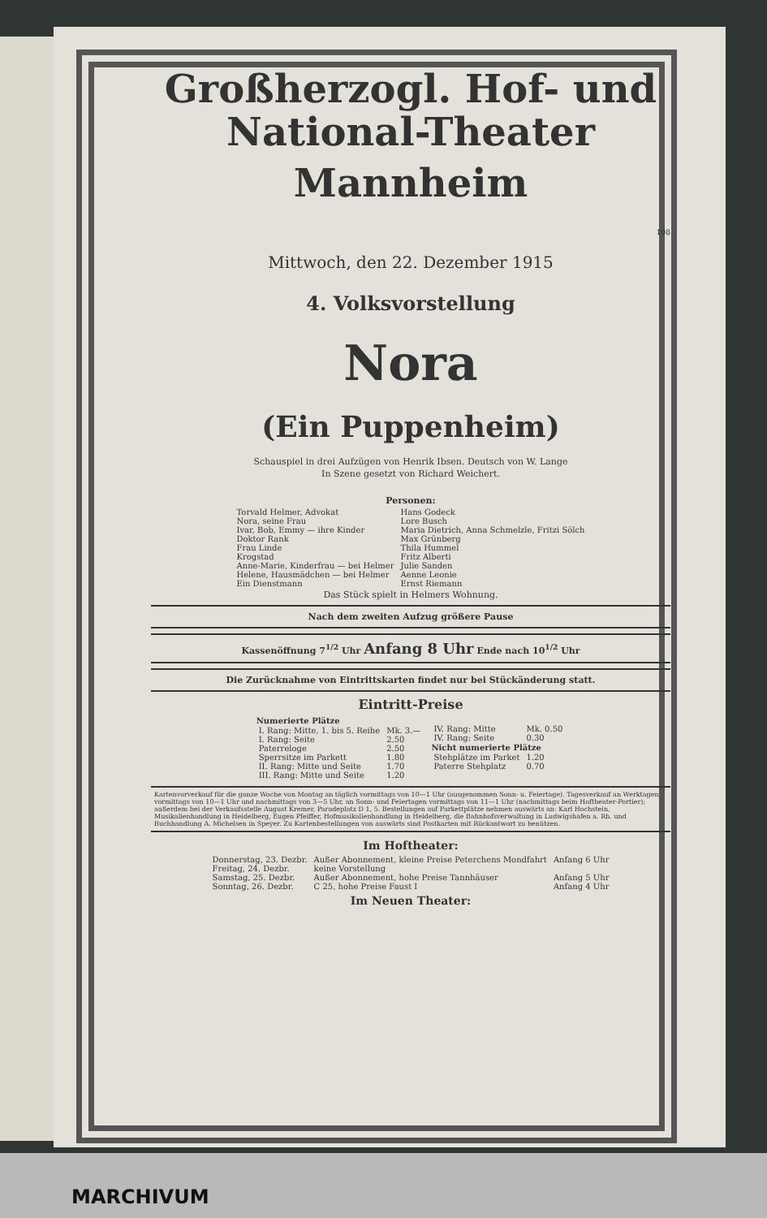Großherzogl. Hof- und National-Theater
Mannheim
108
Mittwoch, den 22. Dezember 1915
4. Volksvorstellung
Nora
(Ein Puppenheim)
Schauspiel in drei Aufzügen von Henrik Ibsen. Deutsch von W. Lange
In Szene gesetzt von Richard Weichert.
Personen:
| Torvald Helmer, Advokat | Hans Godeck |
| Nora, seine Frau | Lore Busch |
| Ivar, Bob, Emmy — ihre Kinder | Maria Dietrich, Anna Schmelzle, Fritzi Sölch |
| Doktor Rank | Max Grünberg |
| Frau Linde | Thila Hummel |
| Krogstad | Fritz Alberti |
| Anne-Marie, Kinderfrau — bei Helmer | Julie Sanden |
| Helene, Hausmädchen — bei Helmer | Aenne Leonie |
| Ein Dienstmann | Ernst Riemann |
Das Stück spielt in Helmers Wohnung.
Nach dem zweiten Aufzug größere Pause
Kassenöffnung 7<sup>1/2</sup> Uhr Anfang 8 Uhr Ende nach 10<sup>1/2</sup> Uhr
Die Zurücknahme von Eintrittskarten findet nur bei Stückänderung statt.
Eintritt-Preise
| / Numerierte Plätze / / / --- / --- / / I. Rang: Mitte, 1. bis 5. Reihe / Mk. 3.— / / I. Rang: Seite / 2.50 / / Paterreloge / 2.50 / / Sperrsitze im Parkett / 1.80 / / II. Rang: Mitte und Seite / 1.70 / / III. Rang: Mitte und Seite / 1.20 / | / IV. Rang: Mitte / Mk. 0.50 / / IV. Rang: Seite / 0.30 / / Nicht numerierte Plätze / / / Stehplätze im Parket / 1.20 / / Paterre Stehplatz / 0.70 / |
Kartenvorverkauf für die ganze Woche von Montag an täglich vormittags von 10—1 Uhr (ausgenommen Sonn- u. Feiertage). Tagesverkauf an Werktagen vormittags von 10—1 Uhr und nachmittags von 3—5 Uhr, an Sonn- und Feiertagen vormittags von 11—1 Uhr (nachmittags beim Hoftheater-Portier); außerdem bei der Verkaufsstelle August Kremer, Paradeplatz D 1, 5. Bestellungen auf Parkettplätze nehmen auswärts an: Karl Hochstein, Musikalienhandlung in Heidelberg, Eugen Pfeiffer, Hofmusikalienhandlung in Heidelberg, die Bahnhofsverwaltung in Ludwigshafen a. Rh. und Buchhandlung A. Michelsen in Speyer. Zu Kartenbestellungen von auswärts sind Postkarten mit Rückantwort zu benützen.
Im Hoftheater:
| Donnerstag, 23. Dezbr. | Außer Abonnement, kleine Preise Peterchens Mondfahrt | Anfang 6 Uhr |
| Freitag, 24. Dezbr. | keine Vorstellung | |
| Samstag, 25. Dezbr. | Außer Abonnement, hohe Preise Tannhäuser | Anfang 5 Uhr |
| Sonntag, 26. Dezbr. | C 25, hohe Preise Faust I | Anfang 4 Uhr |
Im Neuen Theater:
MARCHIVUM